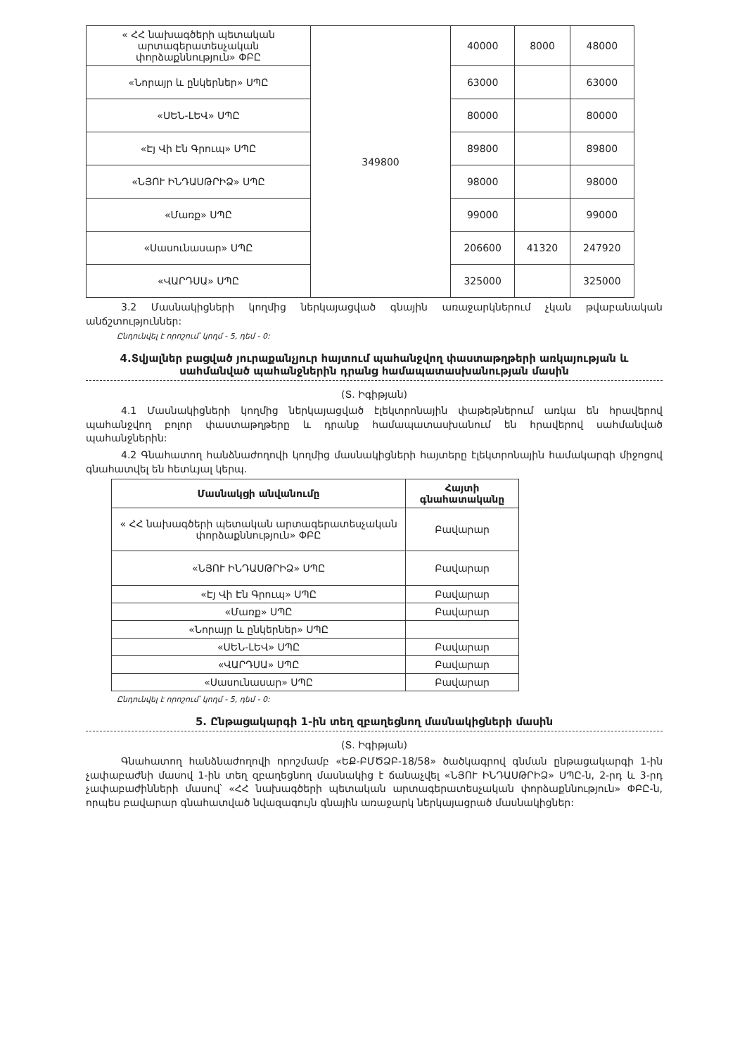| « ՀՀ նախագծերի պետական արտագերատեսչական փորձաքննություն» ՓԲԸ | 349800 | 40000 | 8000 | 48000 |
| «Նորայր և ընկերներ» ՍՊԸ | | 63000 | | 63000 |
| «ՍԵՆ-ԼԵՎ» ՍՊԸ | | 80000 | | 80000 |
| «Էյ Վի Էն Գրուպ» ՍՊԸ | | 89800 | | 89800 |
| «ՆՅՈՒ ԻՆԴԱՍԹՐԻՁ» ՍՊԸ | | 98000 | | 98000 |
| «Մառք» ՍՊԸ | | 99000 | | 99000 |
| «Սասունասար» ՍՊԸ | | 206600 | 41320 | 247920 |
| «ՎԱՐԴՍԱ» ՍՊԸ | | 325000 | | 325000 |
3.2 Մասնակիցների կողմից ներկայացված գնային առաջարկներում չկան թվաբանական անճշտություններ:
Ընդունվել է որոշում՝ կողմ - 5, դեմ - 0:
4.Տվյալներ բացված յուրաքանչյուր հայտում պահանջվող փաստաթղթերի առկայության և սահմանված պահանջներին դրանց համապատասխանության մասին
(Տ. Իգիթյան)
4.1 Մասնակիցների կողմից ներկայացված էլեկտրոնային փաթեթներում առկա են հրավերով պահանջվող բոլոր փաստաթղթերը և դրանք համապատասխանում են հրավերով սահմանված պահանջներին:
4.2 Գնահատող հանձնաժողովի կողմից մասնակիցների հայտերը էլեկտրոնային համակարգի միջոցով գնահատվել են հետևյալ կերպ.
| Մասնակցի անվանումը | Հայտի գնահատականը |
| --- | --- |
| « ՀՀ նախագծերի պետական արտագերատեսչական փորձաքննություն» ՓԲԸ | Բավարար |
| «ՆՅՈՒ ԻՆԴԱՍԹՐԻՁ» ՍՊԸ | Բավարար |
| «Էյ Վի Էն Գրուպ» ՍՊԸ | Բավարար |
| «Մառք» ՍՊԸ | Բավարար |
| «Նորայր և ընկերներ» ՍՊԸ | |
| «ՍԵՆ-ԼԵՎ» ՍՊԸ | Բավարար |
| «ՎԱՐԴՍԱ» ՍՊԸ | Բավարար |
| «Սասունասար» ՍՊԸ | Բավարար |
Ընդունվել է որոշում՝ կողմ - 5, դեմ - 0:
5. Ընթացակարգի 1-ին տեղ զբաղեցնող մասնակիցների մասին
(Տ. Իգիթյան)
Գնահատող հանձնաժողովի որոշմամբ «ԵՔ-ԲՄԾՁԲ-18/58» ծածկագրով գնման ընթացակարգի 1-ին չափաբաժնի մասով 1-ին տեղ զբաղեցնող մասնակից է ճանաչվել «ՆՅՈՒ ԻՆԴԱՍԹՐԻՁ» ՍՊԸ-ն, 2-րդ և 3-րդ չափաբաժինների մասով՝ «ՀՀ նախագծերի պետական արտագերատեսչական փորձաքննություն» ՓԲԸ-ն, որպես բավարար գնահատված նվազագույն գնային առաջարկ ներկայացրած մասնակիցներ: